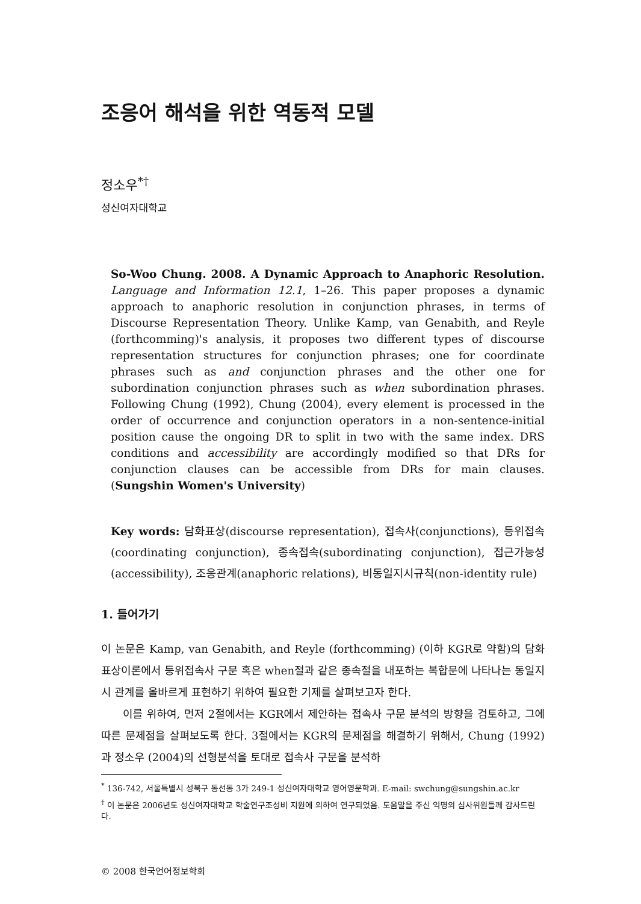조응어 해석을 위한 역동적 모델
정소우<sup>*†</sup>
성신여자대학교
So-Woo Chung. 2008. A Dynamic Approach to Anaphoric Resolution. Language and Information 12.1, 1–26. This paper proposes a dynamic approach to anaphoric resolution in conjunction phrases, in terms of Discourse Representation Theory. Unlike Kamp, van Genabith, and Reyle (forthcomming)'s analysis, it proposes two different types of discourse representation structures for conjunction phrases; one for coordinate phrases such as and conjunction phrases and the other one for subordination conjunction phrases such as when subordination phrases. Following Chung (1992), Chung (2004), every element is processed in the order of occurrence and conjunction operators in a non-sentence-initial position cause the ongoing DR to split in two with the same index. DRS conditions and accessibility are accordingly modified so that DRs for conjunction clauses can be accessible from DRs for main clauses. (Sungshin Women's University)
Key words: 담화표상(discourse representation), 접속사(conjunctions), 등위접속(coordinating conjunction), 종속접속(subordinating conjunction), 접근가능성(accessibility), 조응관계(anaphoric relations), 비동일지시규칙(non-identity rule)
1. 들어가기
이 논문은 Kamp, van Genabith, and Reyle (forthcomming) (이하 KGR로 약함)의 담화표상이론에서 등위접속사 구문 혹은 when절과 같은 종속절을 내포하는 복합문에 나타나는 동일지시 관계를 올바르게 표현하기 위하여 필요한 기제를 살펴보고자 한다.
이를 위하여, 먼저 2절에서는 KGR에서 제안하는 접속사 구문 분석의 방향을 검토하고, 그에 따른 문제점을 살펴보도록 한다. 3절에서는 KGR의 문제점을 해결하기 위해서, Chung (1992)과 정소우 (2004)의 선형분석을 토대로 접속사 구문을 분석하
<sup>*</sup> 136-742, 서울특별시 성북구 동선동 3가 249-1 성신여자대학교 영어영문학과. E-mail: swchung@sungshin.ac.kr
<sup>†</sup> 이 논문은 2006년도 성신여자대학교 학술연구조성비 지원에 의하여 연구되었음. 도움말을 주신 익명의 심사위원들께 감사드린다.
© 2008 한국언어정보학회